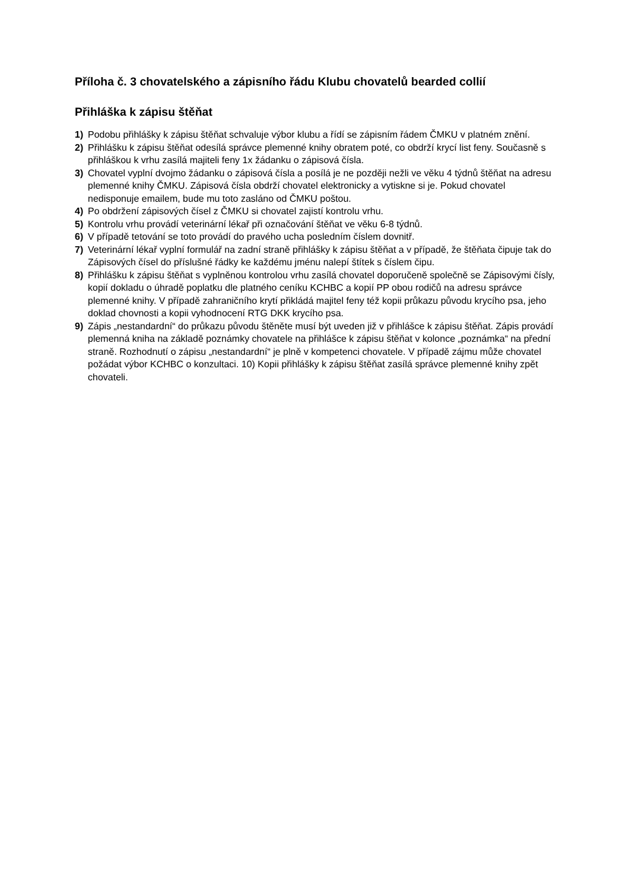Příloha č. 3 chovatelského a zápisního řádu Klubu chovatelů bearded collií
Přihláška k zápisu štěňat
1) Podobu přihlášky k zápisu štěňat schvaluje výbor klubu a řídí se zápisním řádem ČMKU v platném znění.
2) Přihlášku k zápisu štěňat odesílá správce plemenné knihy obratem poté, co obdrží krycí list feny. Současně s přihláškou k vrhu zasílá majiteli feny 1x žádanku o zápisová čísla.
3) Chovatel vyplní dvojmo žádanku o zápisová čísla a posílá je ne později nežli ve věku 4 týdnů štěňat na adresu plemenné knihy ČMKU. Zápisová čísla obdrží chovatel elektronicky a vytiskne si je. Pokud chovatel nedisponuje emailem, bude mu toto zasláno od ČMKU poštou.
4) Po obdržení zápisových čísel z ČMKU si chovatel zajistí kontrolu vrhu.
5) Kontrolu vrhu provádí veterinární lékař při označování štěňat ve věku 6-8 týdnů.
6) V případě tetování se toto provádí do pravého ucha posledním číslem dovnitř.
7) Veterinární lékař vyplní formulář na zadní straně přihlášky k zápisu štěňat a v případě, že štěňata čipuje tak do Zápisových čísel do příslušné řádky ke každému jménu nalepí štítek s číslem čipu.
8) Přihlášku k zápisu štěňat s vyplněnou kontrolou vrhu zasílá chovatel doporučeně společně se Zápisovými čísly, kopií dokladu o úhradě poplatku dle platného ceníku KCHBC a kopií PP obou rodičů na adresu správce plemenné knihy. V případě zahraničního krytí přikládá majitel feny též kopii průkazu původu krycího psa, jeho doklad chovnosti a kopii vyhodnocení RTG DKK krycího psa.
9) Zápis „nestandardní“ do průkazu původu štěněte musí být uveden již v přihlášce k zápisu štěňat. Zápis provádí plemenná kniha na základě poznámky chovatele na přihlášce k zápisu štěňat v kolonce „poznámka“ na přední straně. Rozhodnutí o zápisu „nestandardní“ je plně v kompetenci chovatele. V případě zájmu může chovatel požádat výbor KCHBC o konzultaci. 10) Kopii přihlášky k zápisu štěňat zasílá správce plemenné knihy zpět chovateli.